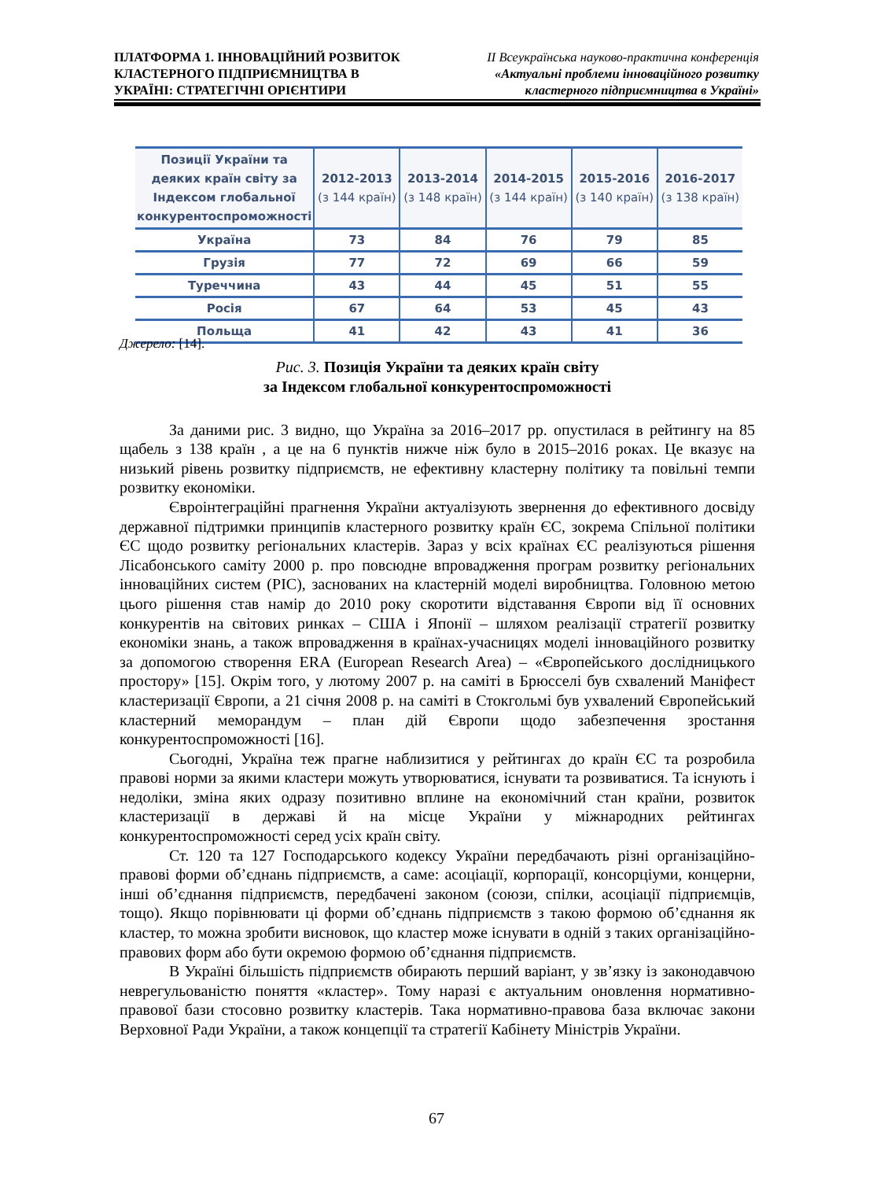ПЛАТФОРМА 1. ІННОВАЦІЙНИЙ РОЗВИТОК
КЛАСТЕРНОГО ПІДПРИЄМНИЦТВА В
УКРАЇНІ: СТРАТЕГІЧНІ ОРІЄНТИРИ
ІІ Всеукраїнська науково-практична конференція
«Актуальні проблеми інноваційного розвитку
кластерного підприємництва в Україні»
| Позиції України та деяких країн світу за Індексом глобальної конкурентоспроможності | 2012-2013 (з 144 країн) | 2013-2014 (з 148 країн) | 2014-2015 (з 144 країн) | 2015-2016 (з 140 країн) | 2016-2017 (з 138 країн) |
| --- | --- | --- | --- | --- | --- |
| Україна | 73 | 84 | 76 | 79 | 85 |
| Грузія | 77 | 72 | 69 | 66 | 59 |
| Туреччина | 43 | 44 | 45 | 51 | 55 |
| Росія | 67 | 64 | 53 | 45 | 43 |
| Польща | 41 | 42 | 43 | 41 | 36 |
Джерело: [14].
Рис. 3. Позиція України та деяких країн світу
за Індексом глобальної конкурентоспроможності
За даними рис. 3 видно, що Україна за 2016–2017 рр. опустилася в рейтингу на 85 щабель з 138 країн , а це на 6 пунктів нижче ніж було в 2015–2016 роках. Це вказує на низький рівень розвитку підприємств, не ефективну кластерну політику та повільні темпи розвитку економіки.
Євроінтеграційні прагнення України актуалізують звернення до ефективного досвіду державної підтримки принципів кластерного розвитку країн ЄС, зокрема Спільної політики ЄС щодо розвитку регіональних кластерів. Зараз у всіх країнах ЄС реалізуються рішення Лісабонського саміту 2000 р. про повсюдне впровадження програм розвитку регіональних інноваційних систем (РІС), заснованих на кластерній моделі виробництва. Головною метою цього рішення став намір до 2010 року скоротити відставання Європи від її основних конкурентів на світових ринках – США і Японії – шляхом реалізації стратегії розвитку економіки знань, а також впровадження в країнах-учасницях моделі інноваційного розвитку за допомогою створення ERA (European Research Area) – «Європейського дослідницького простору» [15]. Окрім того, у лютому 2007 р. на саміті в Брюсселі був схвалений Маніфест кластеризації Європи, а 21 січня 2008 р. на саміті в Стокгольмі був ухвалений Європейський кластерний меморандум – план дій Європи щодо забезпечення зростання конкурентоспроможності [16].
Сьогодні, Україна теж прагне наблизитися у рейтингах до країн ЄС та розробила правові норми за якими кластери можуть утворюватися, існувати та розвиватися. Та існують і недоліки, зміна яких одразу позитивно вплине на економічний стан країни, розвиток кластеризації в державі й на місце України у міжнародних рейтингах конкурентоспроможності серед усіх країн світу.
Ст. 120 та 127 Господарського кодексу України передбачають різні організаційно-правові форми об’єднань підприємств, а саме: асоціації, корпорації, консорціуми, концерни, інші об’єднання підприємств, передбачені законом (союзи, спілки, асоціації підприємців, тощо). Якщо порівнювати ці форми об’єднань підприємств з такою формою об’єднання як кластер, то можна зробити висновок, що кластер може існувати в одній з таких організаційно-правових форм або бути окремою формою об’єднання підприємств.
В Україні більшість підприємств обирають перший варіант, у зв’язку із законодавчою неврегульованістю поняття «кластер». Тому наразі є актуальним оновлення нормативно-правової бази стосовно розвитку кластерів. Така нормативно-правова база включає закони Верховної Ради України, а також концепції та стратегії Кабінету Міністрів України.
67